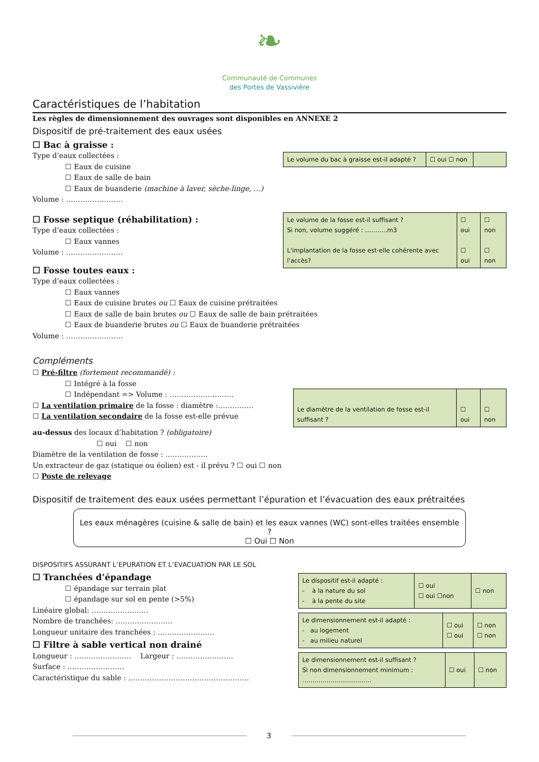❧
Communauté de Communes
des Portes de Vassivière
Caractéristiques de l’habitation
Les règles de dimensionnement des ouvrages sont disponibles en ANNEXE 2
Dispositif de pré-traitement des eaux usées
☐ Bac à graisse :
Type d’eaux collectées :
☐ Eaux de cuisine
☐ Eaux de salle de bain
☐ Eaux de buanderie (machine à laver, sèche-linge, …)
Volume : ……………………
| Le volume du bac à graisse est-il adapté ? | ☐ oui ☐ non | |
☐ Fosse septique (réhabilitation) :
Type d’eaux collectées :
☐ Eaux vannes
Volume : ……………………
☐ Fosse toutes eaux :
| Le volume de la fosse est-il suffisant ? Si non, volume suggéré : ………..m3 L'implantation de la fosse est-elle cohérente avec l'accès? | ☐ oui ☐ oui | ☐ non ☐ non |
Type d’eaux collectées :
☐ Eaux vannes
☐ Eaux de cuisine brutes ou ☐ Eaux de cuisine prétraitées
☐ Eaux de salle de bain brutes ou ☐ Eaux de salle de bain prétraitées
☐ Eaux de buanderie brutes ou ☐ Eaux de buanderie prétraitées
Volume : ……………………
Compléments
☐ Pré-filtre (fortement recommandé) :
☐ Intégré à la fosse
☐ Indépendant => Volume : ………………………
☐ La ventilation primaire de la fosse : diamètre :……………
☐ La ventilation secondaire de la fosse est-elle prévue
| Le diamètre de la ventilation de fosse est-il suffisant ? | ☐ oui | ☐ non |
au-dessus des locaux d’habitation ? (obligatoire)
☐ oui ☐ non
Diamètre de la ventilation de fosse : ………………
Un extracteur de gaz (statique ou éolien) est - il prévu ? ☐ oui ☐ non
☐ Poste de relevage
Dispositif de traitement des eaux usées permettant l’épuration et l’évacuation des eaux prétraitées
Les eaux ménagères (cuisine & salle de bain) et les eaux vannes (WC) sont-elles traitées ensemble ?
☐ Oui ☐ Non
DISPOSITIFS ASSURANT L’EPURATION ET L’EVACUATION PAR LE SOL
☐ Tranchées d’épandage
☐ épandage sur terrain plat
☐ épandage sur sol en pente (>5%)
Linéaire global: ……………………
Nombre de tranchées: ……………………
Longueur unitaire des tranchées : ……………………
☐ Filtre à sable vertical non drainé
Longueur : …………………… Largeur : ……………………
Surface : ……………………
Caractéristique du sable : ……………………………………………
| Le dispositif est-il adapté : - à la nature du sol - à la pente du site | ☐ oui ☐ oui ☐non | ☐ non |
| Le dimensionnement est-il adapté : - au logement - au milieu naturel | ☐ oui ☐ oui | ☐ non ☐ non |
| Le dimensionnement est-il suffisant ? Si non dimensionnement minimum : ……………………………. | ☐ oui | ☐ non |
3